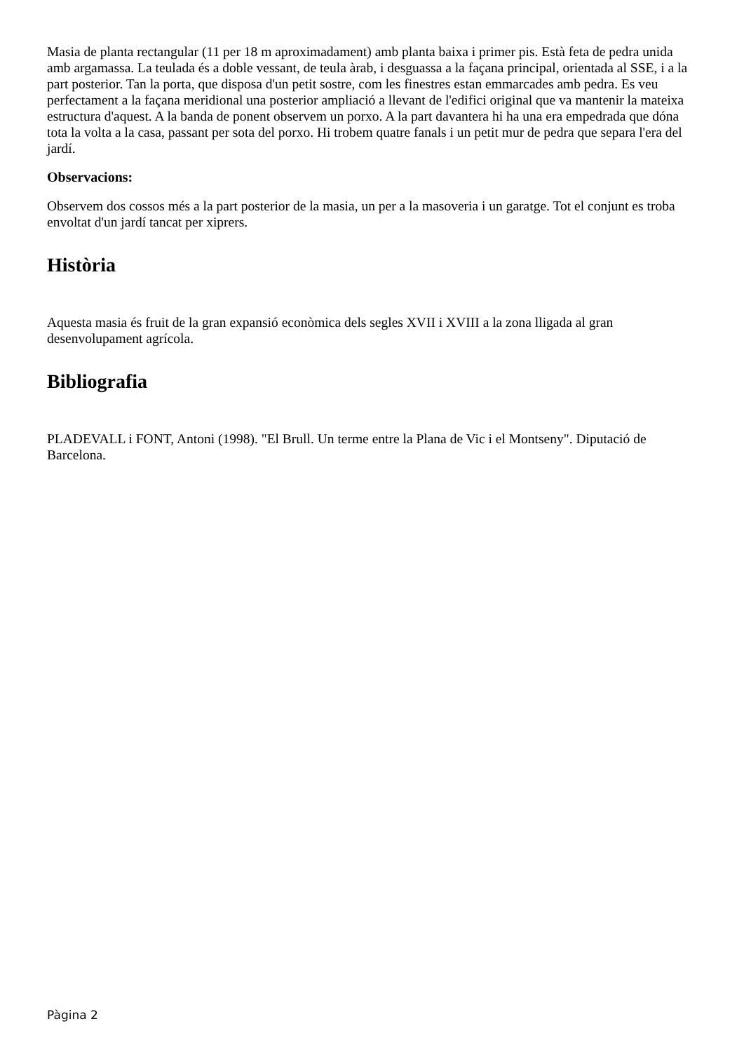Masia de planta rectangular (11 per 18 m aproximadament) amb planta baixa i primer pis. Està feta de pedra unida amb argamassa. La teulada és a doble vessant, de teula àrab, i desguassa a la façana principal, orientada al SSE, i a la part posterior. Tan la porta, que disposa d'un petit sostre, com les finestres estan emmarcades amb pedra. Es veu perfectament a la façana meridional una posterior ampliació a llevant de l'edifici original que va mantenir la mateixa estructura d'aquest. A la banda de ponent observem un porxo. A la part davantera hi ha una era empedrada que dóna tota la volta a la casa, passant per sota del porxo. Hi trobem quatre fanals i un petit mur de pedra que separa l'era del jardí.
Observacions:
Observem dos cossos més a la part posterior de la masia, un per a la masoveria i un garatge. Tot el conjunt es troba envoltat d'un jardí tancat per xiprers.
Història
Aquesta masia és fruit de la gran expansió econòmica dels segles XVII i XVIII a la zona lligada al gran desenvolupament agrícola.
Bibliografia
PLADEVALL i FONT, Antoni (1998). "El Brull. Un terme entre la Plana de Vic i el Montseny". Diputació de Barcelona.
Pàgina 2